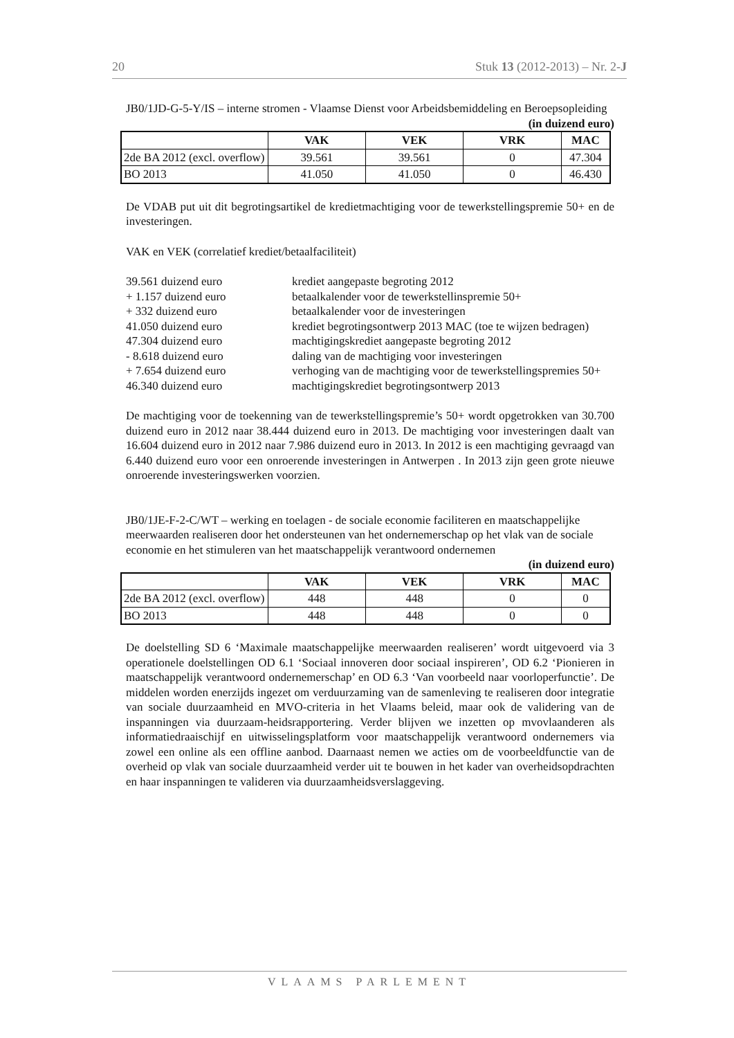20 Stuk 13 (2012-2013) – Nr. 2-J
JB0/1JD-G-5-Y/IS – interne stromen - Vlaamse Dienst voor Arbeidsbemiddeling en Beroepsopleiding
(in duizend euro)
| | VAK | VEK | VRK | MAC |
| --- | --- | --- | --- | --- |
| 2de BA 2012 (excl. overflow) | 39.561 | 39.561 | 0 | 47.304 |
| BO 2013 | 41.050 | 41.050 | 0 | 46.430 |
De VDAB put uit dit begrotingsartikel de kredietmachtiging voor de tewerkstellingspremie 50+ en de investeringen.
VAK en VEK (correlatief krediet/betaalfaciliteit)
39.561 duizend euro krediet aangepaste begroting 2012
+ 1.157 duizend euro betaalkalender voor de tewerkstellinspremie 50+
+ 332 duizend euro betaalkalender voor de investeringen
41.050 duizend euro krediet begrotingsontwerp 2013 MAC (toe te wijzen bedragen)
47.304 duizend euro machtigingskrediet aangepaste begroting 2012
- 8.618 duizend euro daling van de machtiging voor investeringen
+ 7.654 duizend euro verhoging van de machtiging voor de tewerkstellingspremies 50+
46.340 duizend euro machtigingskrediet begrotingsontwerp 2013
De machtiging voor de toekenning van de tewerkstellingspremie’s 50+ wordt opgetrokken van 30.700 duizend euro in 2012 naar 38.444 duizend euro in 2013. De machtiging voor investeringen daalt van 16.604 duizend euro in 2012 naar 7.986 duizend euro in 2013. In 2012 is een machtiging gevraagd van 6.440 duizend euro voor een onroerende investeringen in Antwerpen . In 2013 zijn geen grote nieuwe onroerende investeringswerken voorzien.
JB0/1JE-F-2-C/WT – werking en toelagen - de sociale economie faciliteren en maatschappelijke meerwaarden realiseren door het ondersteunen van het ondernemerschap op het vlak van de sociale economie en het stimuleren van het maatschappelijk verantwoord ondernemen
(in duizend euro)
| | VAK | VEK | VRK | MAC |
| --- | --- | --- | --- | --- |
| 2de BA 2012 (excl. overflow) | 448 | 448 | 0 | 0 |
| BO 2013 | 448 | 448 | 0 | 0 |
De doelstelling SD 6 ‘Maximale maatschappelijke meerwaarden realiseren’ wordt uitgevoerd via 3 operationele doelstellingen OD 6.1 ‘Sociaal innoveren door sociaal inspireren’, OD 6.2 ‘Pionieren in maatschappelijk verantwoord ondernemerschap’ en OD 6.3 ‘Van voorbeeld naar voorloperfunctie’. De middelen worden enerzijds ingezet om verduurzaming van de samenleving te realiseren door integratie van sociale duurzaamheid en MVO-criteria in het Vlaams beleid, maar ook de validering van de inspanningen via duurzaam-heidsrapportering. Verder blijven we inzetten op mvovlaanderen als informatiedraaischijf en uitwisselingsplatform voor maatschappelijk verantwoord ondernemers via zowel een online als een offline aanbod. Daarnaast nemen we acties om de voorbeeldfunctie van de overheid op vlak van sociale duurzaamheid verder uit te bouwen in het kader van overheidsopdrachten en haar inspanningen te valideren via duurzaamheidsverslaggeving.
VLAAMS PARLEMENT